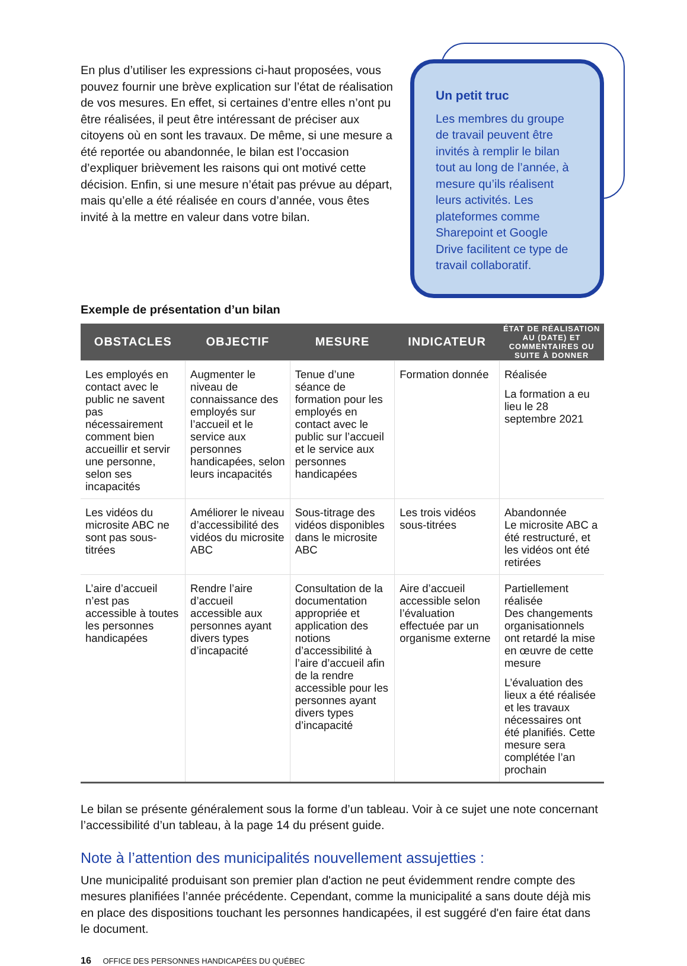En plus d’utiliser les expressions ci-haut proposées, vous pouvez fournir une brève explication sur l’état de réalisation de vos mesures. En effet, si certaines d’entre elles n’ont pu être réalisées, il peut être intéressant de préciser aux citoyens où en sont les travaux. De même, si une mesure a été reportée ou abandonnée, le bilan est l’occasion d’expliquer brièvement les raisons qui ont motivé cette décision. Enfin, si une mesure n’était pas prévue au départ, mais qu’elle a été réalisée en cours d’année, vous êtes invité à la mettre en valeur dans votre bilan.
Un petit truc
Les membres du groupe de travail peuvent être invités à remplir le bilan tout au long de l’année, à mesure qu’ils réalisent leurs activités. Les plateformes comme Sharepoint et Google Drive facilitent ce type de travail collaboratif.
Exemple de présentation d’un bilan
| OBSTACLES | OBJECTIF | MESURE | INDICATEUR | ÉTAT DE RÉALISATION AU (DATE) ET COMMENTAIRES OU SUITE À DONNER |
| --- | --- | --- | --- | --- |
| Les employés en contact avec le public ne savent pas nécessairement comment bien accueillir et servir une personne, selon ses incapacités | Augmenter le niveau de connaissance des employés sur l’accueil et le service aux personnes handicapées, selon leurs incapacités | Tenue d’une séance de formation pour les employés en contact avec le public sur l’accueil et le service aux personnes handicapées | Formation donnée | Réalisée La formation a eu lieu le 28 septembre 2021 |
| Les vidéos du microsite ABC ne sont pas sous-titrées | Améliorer le niveau d’accessibilité des vidéos du microsite ABC | Sous-titrage des vidéos disponibles dans le microsite ABC | Les trois vidéos sous-titrées | Abandonnée Le microsite ABC a été restructuré, et les vidéos ont été retirées |
| L’aire d’accueil n’est pas accessible à toutes les personnes handicapées | Rendre l’aire d’accueil accessible aux personnes ayant divers types d’incapacité | Consultation de la documentation appropriée et application des notions d’accessibilité à l’aire d’accueil afin de la rendre accessible pour les personnes ayant divers types d’incapacité | Aire d’accueil accessible selon l’évaluation effectuée par un organisme externe | Partiellement réalisée Des changements organisationnels ont retardé la mise en œuvre de cette mesure L’évaluation des lieux a été réalisée et les travaux nécessaires ont été planifiés. Cette mesure sera complétée l’an prochain |
Le bilan se présente généralement sous la forme d’un tableau. Voir à ce sujet une note concernant l’accessibilité d’un tableau, à la page 14 du présent guide.
Note à l’attention des municipalités nouvellement assujetties :
Une municipalité produisant son premier plan d'action ne peut évidemment rendre compte des mesures planifiées l’année précédente. Cependant, comme la municipalité a sans doute déjà mis en place des dispositions touchant les personnes handicapées, il est suggéré d'en faire état dans le document.
16 OFFICE DES PERSONNES HANDICAPÉES DU QUÉBEC